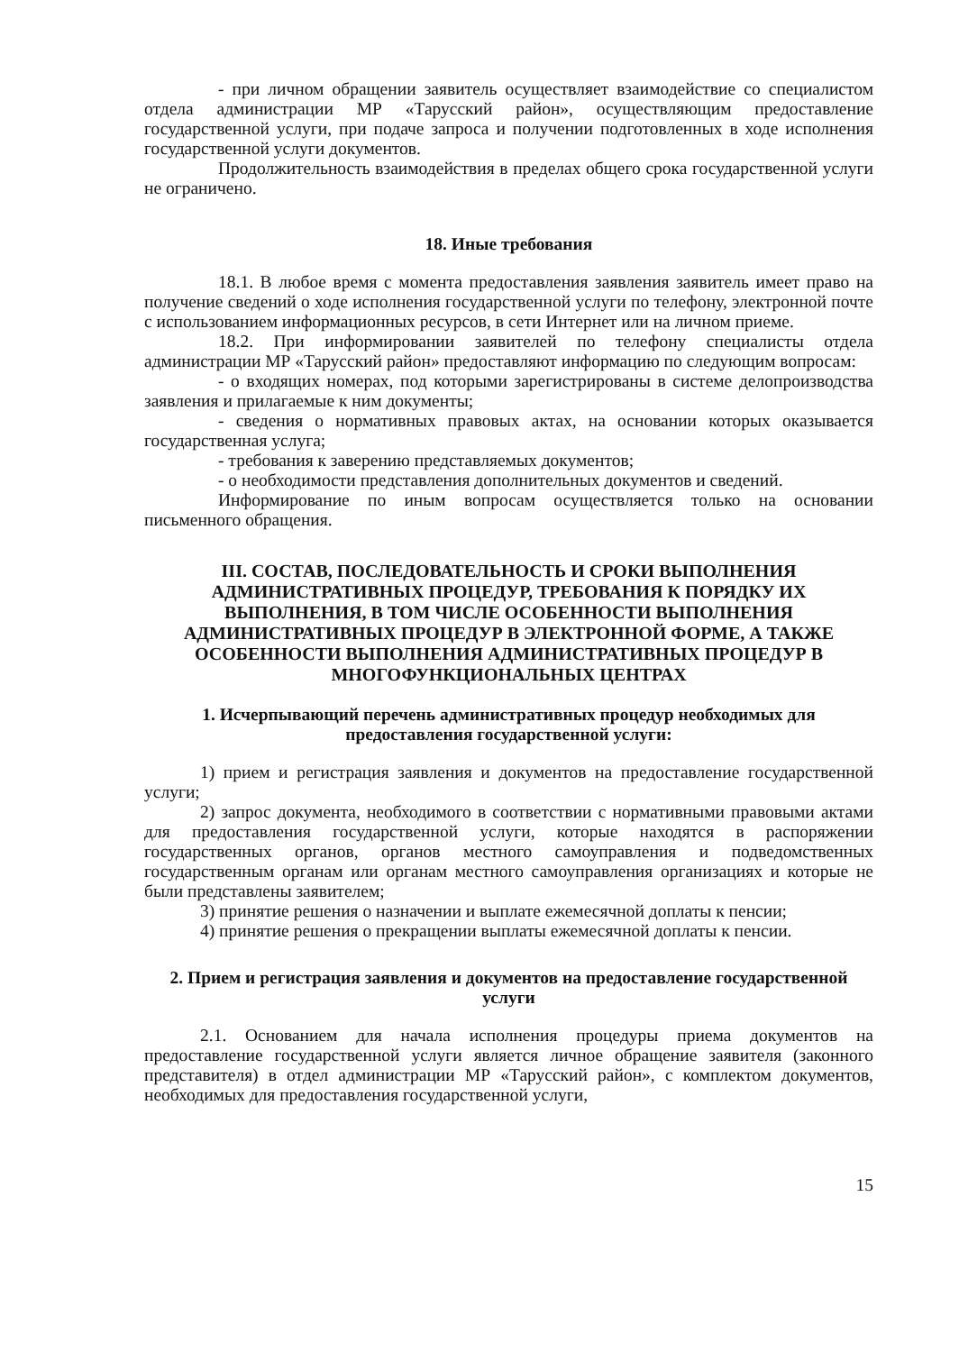- при личном обращении заявитель осуществляет взаимодействие со специалистом отдела администрации МР «Тарусский район», осуществляющим предоставление государственной услуги, при подаче запроса и получении подготовленных в ходе исполнения государственной услуги документов.
Продолжительность взаимодействия в пределах общего срока государственной услуги не ограничено.
18. Иные требования
18.1. В любое время с момента предоставления заявления заявитель имеет право на получение сведений о ходе исполнения государственной услуги по телефону, электронной почте с использованием информационных ресурсов, в сети Интернет или на личном приеме.
18.2. При информировании заявителей по телефону специалисты отдела администрации МР «Тарусский район» предоставляют информацию по следующим вопросам:
- о входящих номерах, под которыми зарегистрированы в системе делопроизводства заявления и прилагаемые к ним документы;
- сведения о нормативных правовых актах, на основании которых оказывается государственная услуга;
- требования к заверению представляемых документов;
- о необходимости представления дополнительных документов и сведений.
Информирование по иным вопросам осуществляется только на основании письменного обращения.
III. СОСТАВ, ПОСЛЕДОВАТЕЛЬНОСТЬ И СРОКИ ВЫПОЛНЕНИЯ АДМИНИСТРАТИВНЫХ ПРОЦЕДУР, ТРЕБОВАНИЯ К ПОРЯДКУ ИХ ВЫПОЛНЕНИЯ, В ТОМ ЧИСЛЕ ОСОБЕННОСТИ ВЫПОЛНЕНИЯ АДМИНИСТРАТИВНЫХ ПРОЦЕДУР В ЭЛЕКТРОННОЙ ФОРМЕ, А ТАКЖЕ ОСОБЕННОСТИ ВЫПОЛНЕНИЯ АДМИНИСТРАТИВНЫХ ПРОЦЕДУР В МНОГОФУНКЦИОНАЛЬНЫХ ЦЕНТРАХ
1. Исчерпывающий перечень административных процедур необходимых для предоставления государственной услуги:
1) прием и регистрация заявления и документов на предоставление государственной услуги;
2) запрос документа, необходимого в соответствии с нормативными правовыми актами для предоставления государственной услуги, которые находятся в распоряжении государственных органов, органов местного самоуправления и подведомственных государственным органам или органам местного самоуправления организациях и которые не были представлены заявителем;
3) принятие решения о назначении и выплате ежемесячной доплаты к пенсии;
4) принятие решения о прекращении выплаты ежемесячной доплаты к пенсии.
2. Прием и регистрация заявления и документов на предоставление государственной услуги
2.1. Основанием для начала исполнения процедуры приема документов на предоставление государственной услуги является личное обращение заявителя (законного представителя) в отдел администрации МР «Тарусский район», с комплектом документов, необходимых для предоставления государственной услуги,
15